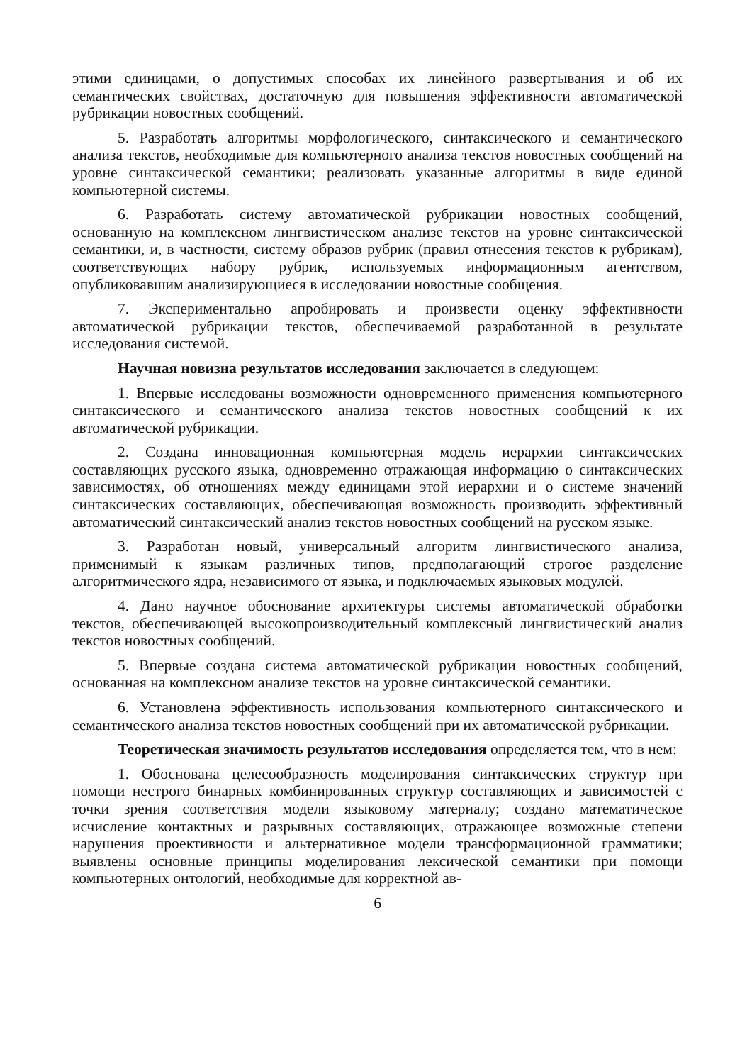этими единицами, о допустимых способах их линейного развертывания и об их семантических свойствах, достаточную для повышения эффективности автоматической рубрикации новостных сообщений.
5. Разработать алгоритмы морфологического, синтаксического и семантического анализа текстов, необходимые для компьютерного анализа текстов новостных сообщений на уровне синтаксической семантики; реализовать указанные алгоритмы в виде единой компьютерной системы.
6. Разработать систему автоматической рубрикации новостных сообщений, основанную на комплексном лингвистическом анализе текстов на уровне синтаксической семантики, и, в частности, систему образов рубрик (правил отнесения текстов к рубрикам), соответствующих набору рубрик, используемых информационным агентством, опубликовавшим анализирующиеся в исследовании новостные сообщения.
7. Экспериментально апробировать и произвести оценку эффективности автоматической рубрикации текстов, обеспечиваемой разработанной в результате исследования системой.
Научная новизна результатов исследования заключается в следующем:
1. Впервые исследованы возможности одновременного применения компьютерного синтаксического и семантического анализа текстов новостных сообщений к их автоматической рубрикации.
2. Создана инновационная компьютерная модель иерархии синтаксических составляющих русского языка, одновременно отражающая информацию о синтаксических зависимостях, об отношениях между единицами этой иерархии и о системе значений синтаксических составляющих, обеспечивающая возможность производить эффективный автоматический синтаксический анализ текстов новостных сообщений на русском языке.
3. Разработан новый, универсальный алгоритм лингвистического анализа, применимый к языкам различных типов, предполагающий строгое разделение алгоритмического ядра, независимого от языка, и подключаемых языковых модулей.
4. Дано научное обоснование архитектуры системы автоматической обработки текстов, обеспечивающей высокопроизводительный комплексный лингвистический анализ текстов новостных сообщений.
5. Впервые создана система автоматической рубрикации новостных сообщений, основанная на комплексном анализе текстов на уровне синтаксической семантики.
6. Установлена эффективность использования компьютерного синтаксического и семантического анализа текстов новостных сообщений при их автоматической рубрикации.
Теоретическая значимость результатов исследования определяется тем, что в нем:
1. Обоснована целесообразность моделирования синтаксических структур при помощи нестрого бинарных комбинированных структур составляющих и зависимостей с точки зрения соответствия модели языковому материалу; создано математическое исчисление контактных и разрывных составляющих, отражающее возможные степени нарушения проективности и альтернативное модели трансформационной грамматики; выявлены основные принципы моделирования лексической семантики при помощи компьютерных онтологий, необходимые для корректной ав-
6